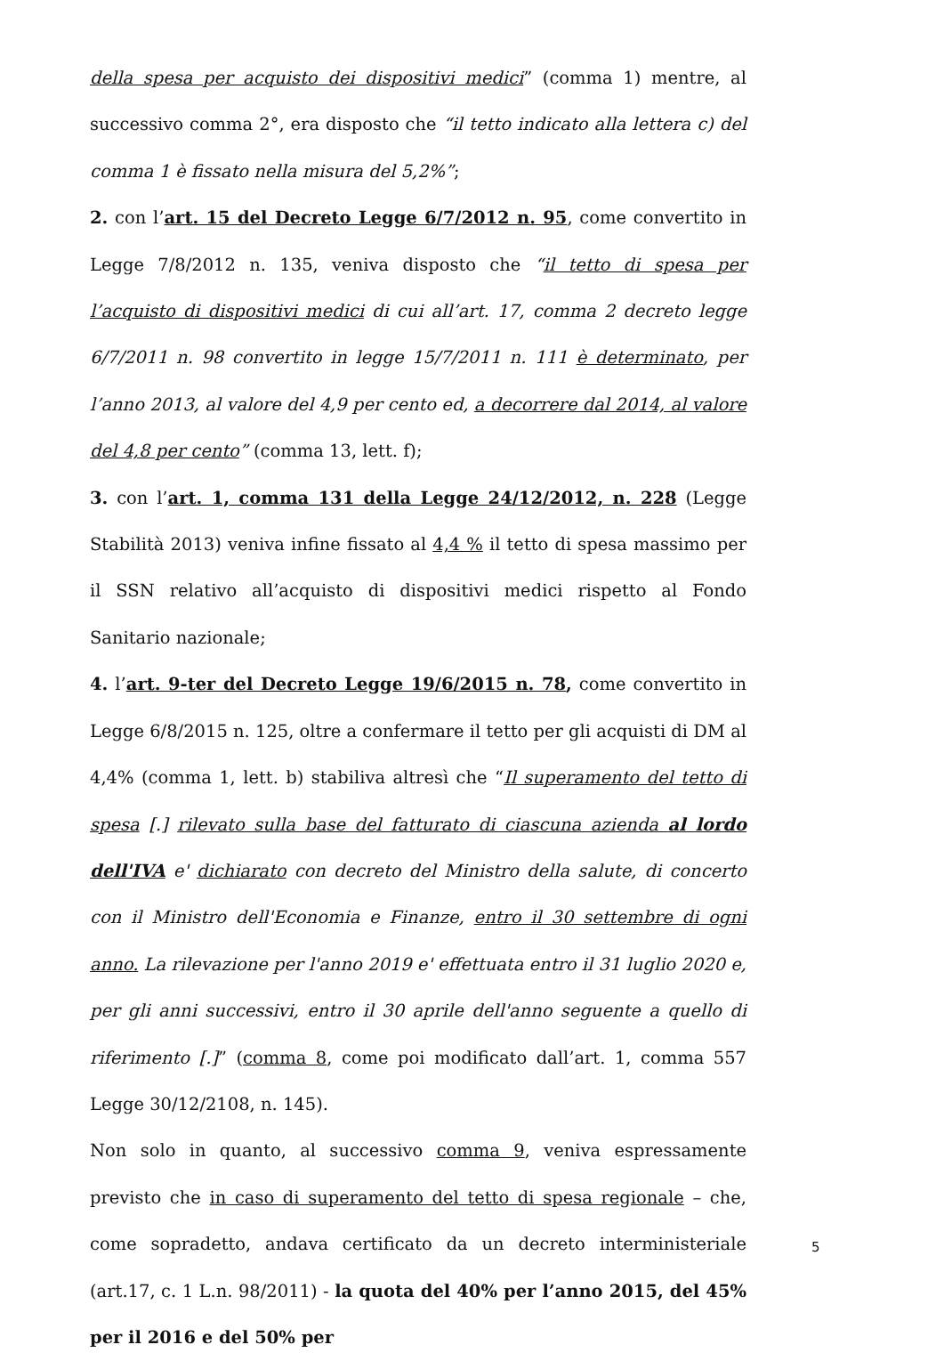della spesa per acquisto dei dispositivi medici” (comma 1) mentre, al successivo comma 2°, era disposto che “il tetto indicato alla lettera c) del comma 1 è fissato nella misura del 5,2%”;
2. con l’art. 15 del Decreto Legge 6/7/2012 n. 95, come convertito in Legge 7/8/2012 n. 135, veniva disposto che “il tetto di spesa per l’acquisto di dispositivi medici di cui all’art. 17, comma 2 decreto legge 6/7/2011 n. 98 convertito in legge 15/7/2011 n. 111 è determinato, per l’anno 2013, al valore del 4,9 per cento ed, a decorrere dal 2014, al valore del 4,8 per cento” (comma 13, lett. f);
3. con l’art. 1, comma 131 della Legge 24/12/2012, n. 228 (Legge Stabilità 2013) veniva infine fissato al 4,4 % il tetto di spesa massimo per il SSN relativo all’acquisto di dispositivi medici rispetto al Fondo Sanitario nazionale;
4. l’art. 9-ter del Decreto Legge 19/6/2015 n. 78, come convertito in Legge 6/8/2015 n. 125, oltre a confermare il tetto per gli acquisti di DM al 4,4% (comma 1, lett. b) stabiliva altresì che “Il superamento del tetto di spesa [.] rilevato sulla base del fatturato di ciascuna azienda al lordo dell'IVA e' dichiarato con decreto del Ministro della salute, di concerto con il Ministro dell'Economia e Finanze, entro il 30 settembre di ogni anno. La rilevazione per l'anno 2019 e' effettuata entro il 31 luglio 2020 e, per gli anni successivi, entro il 30 aprile dell'anno seguente a quello di riferimento [.]” (comma 8, come poi modificato dall’art. 1, comma 557 Legge 30/12/2108, n. 145).
Non solo in quanto, al successivo comma 9, veniva espressamente previsto che in caso di superamento del tetto di spesa regionale – che, come sopradetto, andava certificato da un decreto interministeriale (art.17, c. 1 L.n. 98/2011) - la quota del 40% per l’anno 2015, del 45% per il 2016 e del 50% per
5